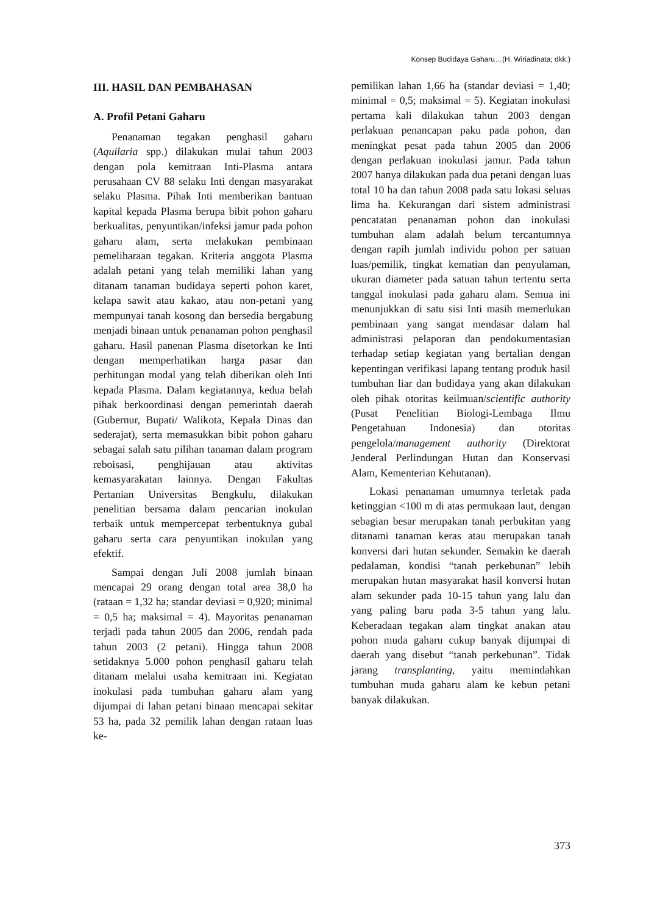Konsep Budidaya Gaharu…(H. Wiriadinata; dkk.)
III. HASIL DAN PEMBAHASAN
A. Profil Petani Gaharu
Penanaman tegakan penghasil gaharu (Aquilaria spp.) dilakukan mulai tahun 2003 dengan pola kemitraan Inti-Plasma antara perusahaan CV 88 selaku Inti dengan masyarakat selaku Plasma. Pihak Inti memberikan bantuan kapital kepada Plasma berupa bibit pohon gaharu berkualitas, penyuntikan/infeksi jamur pada pohon gaharu alam, serta melakukan pembinaan pemeliharaan tegakan. Kriteria anggota Plasma adalah petani yang telah memiliki lahan yang ditanam tanaman budidaya seperti pohon karet, kelapa sawit atau kakao, atau non-petani yang mempunyai tanah kosong dan bersedia bergabung menjadi binaan untuk penanaman pohon penghasil gaharu. Hasil panenan Plasma disetorkan ke Inti dengan memperhatikan harga pasar dan perhitungan modal yang telah diberikan oleh Inti kepada Plasma. Dalam kegiatannya, kedua belah pihak berkoordinasi dengan pemerintah daerah (Gubernur, Bupati/ Walikota, Kepala Dinas dan sederajat), serta memasukkan bibit pohon gaharu sebagai salah satu pilihan tanaman dalam program reboisasi, penghijauan atau aktivitas kemasyarakatan lainnya. Dengan Fakultas Pertanian Universitas Bengkulu, dilakukan penelitian bersama dalam pencarian inokulan terbaik untuk mempercepat terbentuknya gubal gaharu serta cara penyuntikan inokulan yang efektif.
Sampai dengan Juli 2008 jumlah binaan mencapai 29 orang dengan total area 38,0 ha (rataan = 1,32 ha; standar deviasi = 0,920; minimal = 0,5 ha; maksimal = 4). Mayoritas penanaman terjadi pada tahun 2005 dan 2006, rendah pada tahun 2003 (2 petani). Hingga tahun 2008 setidaknya 5.000 pohon penghasil gaharu telah ditanam melalui usaha kemitraan ini. Kegiatan inokulasi pada tumbuhan gaharu alam yang dijumpai di lahan petani binaan mencapai sekitar 53 ha, pada 32 pemilik lahan dengan rataan luas ke-
pemilikan lahan 1,66 ha (standar deviasi = 1,40; minimal = 0,5; maksimal = 5). Kegiatan inokulasi pertama kali dilakukan tahun 2003 dengan perlakuan penancapan paku pada pohon, dan meningkat pesat pada tahun 2005 dan 2006 dengan perlakuan inokulasi jamur. Pada tahun 2007 hanya dilakukan pada dua petani dengan luas total 10 ha dan tahun 2008 pada satu lokasi seluas lima ha. Kekurangan dari sistem administrasi pencatatan penanaman pohon dan inokulasi tumbuhan alam adalah belum tercantumnya dengan rapih jumlah individu pohon per satuan luas/pemilik, tingkat kematian dan penyulaman, ukuran diameter pada satuan tahun tertentu serta tanggal inokulasi pada gaharu alam. Semua ini menunjukkan di satu sisi Inti masih memerlukan pembinaan yang sangat mendasar dalam hal administrasi pelaporan dan pendokumentasian terhadap setiap kegiatan yang bertalian dengan kepentingan verifikasi lapang tentang produk hasil tumbuhan liar dan budidaya yang akan dilakukan oleh pihak otoritas keilmuan/scientific authority (Pusat Penelitian Biologi-Lembaga Ilmu Pengetahuan Indonesia) dan otoritas pengelola/management authority (Direktorat Jenderal Perlindungan Hutan dan Konservasi Alam, Kementerian Kehutanan).
Lokasi penanaman umumnya terletak pada ketinggian <100 m di atas permukaan laut, dengan sebagian besar merupakan tanah perbukitan yang ditanami tanaman keras atau merupakan tanah konversi dari hutan sekunder. Semakin ke daerah pedalaman, kondisi “tanah perkebunan” lebih merupakan hutan masyarakat hasil konversi hutan alam sekunder pada 10-15 tahun yang lalu dan yang paling baru pada 3-5 tahun yang lalu. Keberadaan tegakan alam tingkat anakan atau pohon muda gaharu cukup banyak dijumpai di daerah yang disebut “tanah perkebunan”. Tidak jarang transplanting, yaitu memindahkan tumbuhan muda gaharu alam ke kebun petani banyak dilakukan.
373